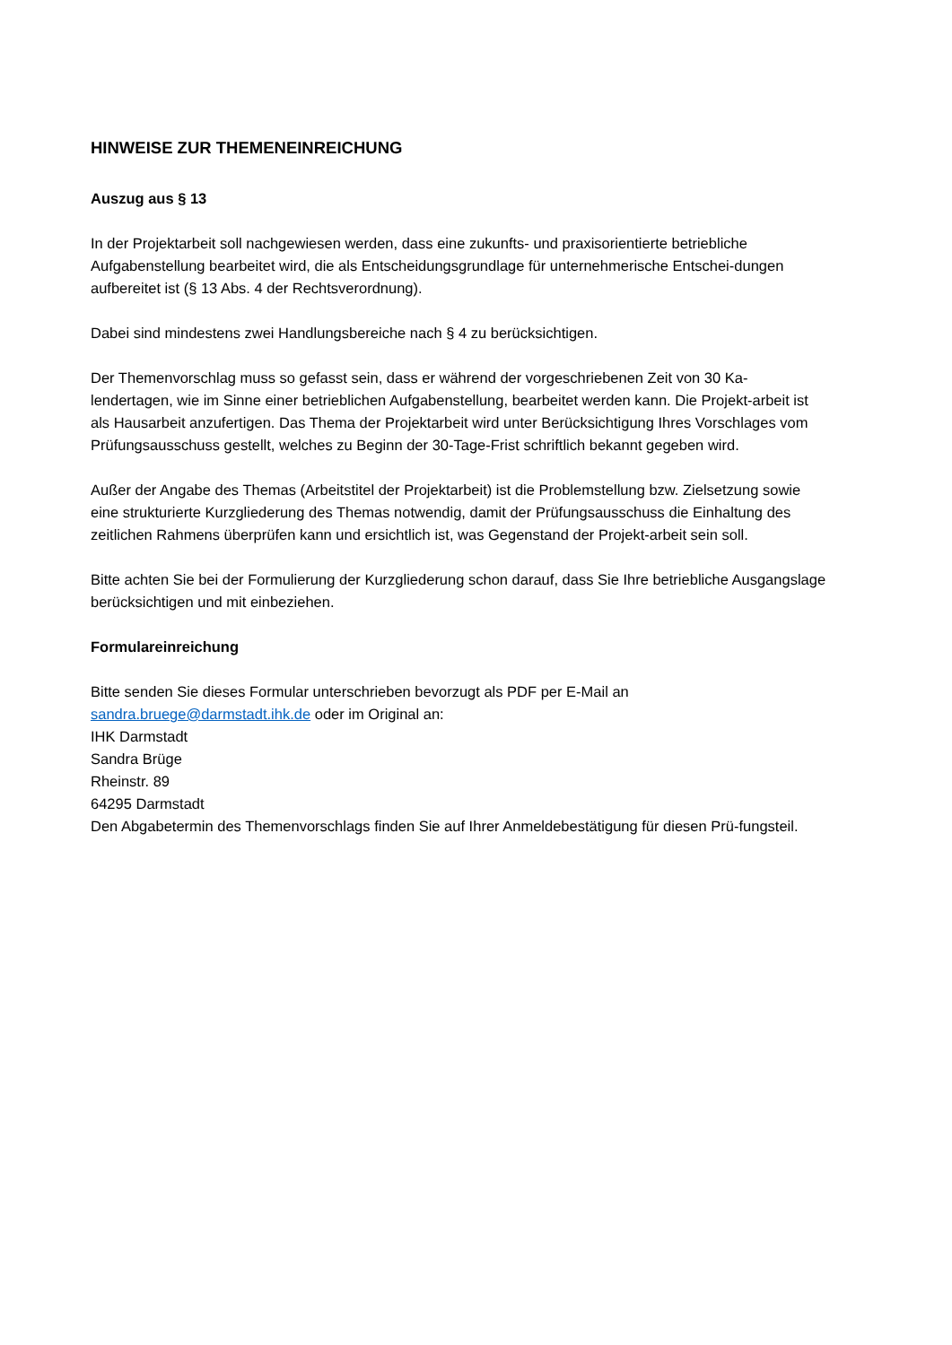HINWEISE ZUR THEMENEINREICHUNG
Auszug aus § 13
In der Projektarbeit soll nachgewiesen werden, dass eine zukunfts- und praxisorientierte betriebliche Aufgabenstellung bearbeitet wird, die als Entscheidungsgrundlage für unternehmerische Entschei-dungen aufbereitet ist (§ 13 Abs. 4 der Rechtsverordnung).
Dabei sind mindestens zwei Handlungsbereiche nach § 4 zu berücksichtigen.
Der Themenvorschlag muss so gefasst sein, dass er während der vorgeschriebenen Zeit von 30 Ka-lendertagen, wie im Sinne einer betrieblichen Aufgabenstellung, bearbeitet werden kann. Die Projekt-arbeit ist als Hausarbeit anzufertigen. Das Thema der Projektarbeit wird unter Berücksichtigung Ihres Vorschlages vom Prüfungsausschuss gestellt, welches zu Beginn der 30-Tage-Frist schriftlich bekannt gegeben wird.
Außer der Angabe des Themas (Arbeitstitel der Projektarbeit) ist die Problemstellung bzw. Zielsetzung sowie eine strukturierte Kurzgliederung des Themas notwendig, damit der Prüfungsausschuss die Einhaltung des zeitlichen Rahmens überprüfen kann und ersichtlich ist, was Gegenstand der Projekt-arbeit sein soll.
Bitte achten Sie bei der Formulierung der Kurzgliederung schon darauf, dass Sie Ihre betriebliche Ausgangslage berücksichtigen und mit einbeziehen.
Formulareinreichung
Bitte senden Sie dieses Formular unterschrieben bevorzugt als PDF per E-Mail an
sandra.bruege@darmstadt.ihk.de oder im Original an:
IHK Darmstadt
Sandra Brüge
Rheinstr. 89
64295 Darmstadt
Den Abgabetermin des Themenvorschlags finden Sie auf Ihrer Anmeldebestätigung für diesen Prü-fungsteil.